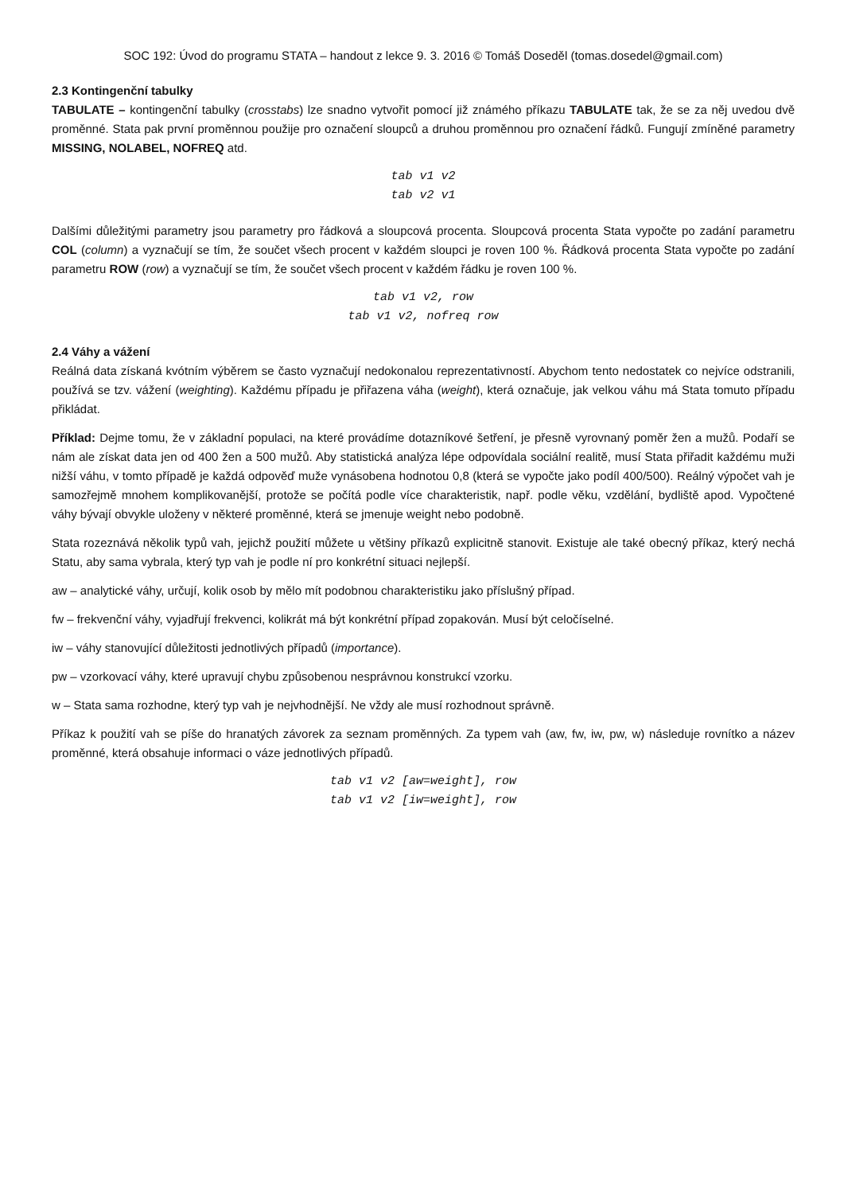SOC 192: Úvod do programu STATA – handout z lekce 9. 3. 2016 © Tomáš Doseděl (tomas.dosedel@gmail.com)
2.3 Kontingenční tabulky
TABULATE – kontingenční tabulky (crosstabs) lze snadno vytvořit pomocí již známého příkazu TABULATE tak, že se za něj uvedou dvě proměnné. Stata pak první proměnnou použije pro označení sloupců a druhou proměnnou pro označení řádků. Fungují zmíněné parametry MISSING, NOLABEL, NOFREQ atd.
tab v1 v2
tab v2 v1
Dalšími důležitými parametry jsou parametry pro řádková a sloupcová procenta. Sloupcová procenta Stata vypočte po zadání parametru COL (column) a vyznačují se tím, že součet všech procent v každém sloupci je roven 100 %. Řádková procenta Stata vypočte po zadání parametru ROW (row) a vyznačují se tím, že součet všech procent v každém řádku je roven 100 %.
tab v1 v2, row
tab v1 v2, nofreq row
2.4 Váhy a vážení
Reálná data získaná kvótním výběrem se často vyznačují nedokonalou reprezentativností. Abychom tento nedostatek co nejvíce odstranili, používá se tzv. vážení (weighting). Každému případu je přiřazena váha (weight), která označuje, jak velkou váhu má Stata tomuto případu přikládat.
Příklad: Dejme tomu, že v základní populaci, na které provádíme dotazníkové šetření, je přesně vyrovnaný poměr žen a mužů. Podaří se nám ale získat data jen od 400 žen a 500 mužů. Aby statistická analýza lépe odpovídala sociální realitě, musí Stata přiřadit každému muži nižší váhu, v tomto případě je každá odpověď muže vynásobena hodnotou 0,8 (která se vypočte jako podíl 400/500). Reálný výpočet vah je samozřejmě mnohem komplikovanější, protože se počítá podle více charakteristik, např. podle věku, vzdělání, bydliště apod. Vypočtené váhy bývají obvykle uloženy v některé proměnné, která se jmenuje weight nebo podobně.
Stata rozeznává několik typů vah, jejichž použití můžete u většiny příkazů explicitně stanovit. Existuje ale také obecný příkaz, který nechá Statu, aby sama vybrala, který typ vah je podle ní pro konkrétní situaci nejlepší.
aw – analytické váhy, určují, kolik osob by mělo mít podobnou charakteristiku jako příslušný případ.
fw – frekvenční váhy, vyjadřují frekvenci, kolikrát má být konkrétní případ zopakován. Musí být celočíselné.
iw – váhy stanovující důležitosti jednotlivých případů (importance).
pw – vzorkovací váhy, které upravují chybu způsobenou nesprávnou konstrukcí vzorku.
w – Stata sama rozhodne, který typ vah je nejvhodnější. Ne vždy ale musí rozhodnout správně.
Příkaz k použití vah se píše do hranatých závorek za seznam proměnných. Za typem vah (aw, fw, iw, pw, w) následuje rovnítko a název proměnné, která obsahuje informaci o váze jednotlivých případů.
tab v1 v2 [aw=weight], row
tab v1 v2 [iw=weight], row